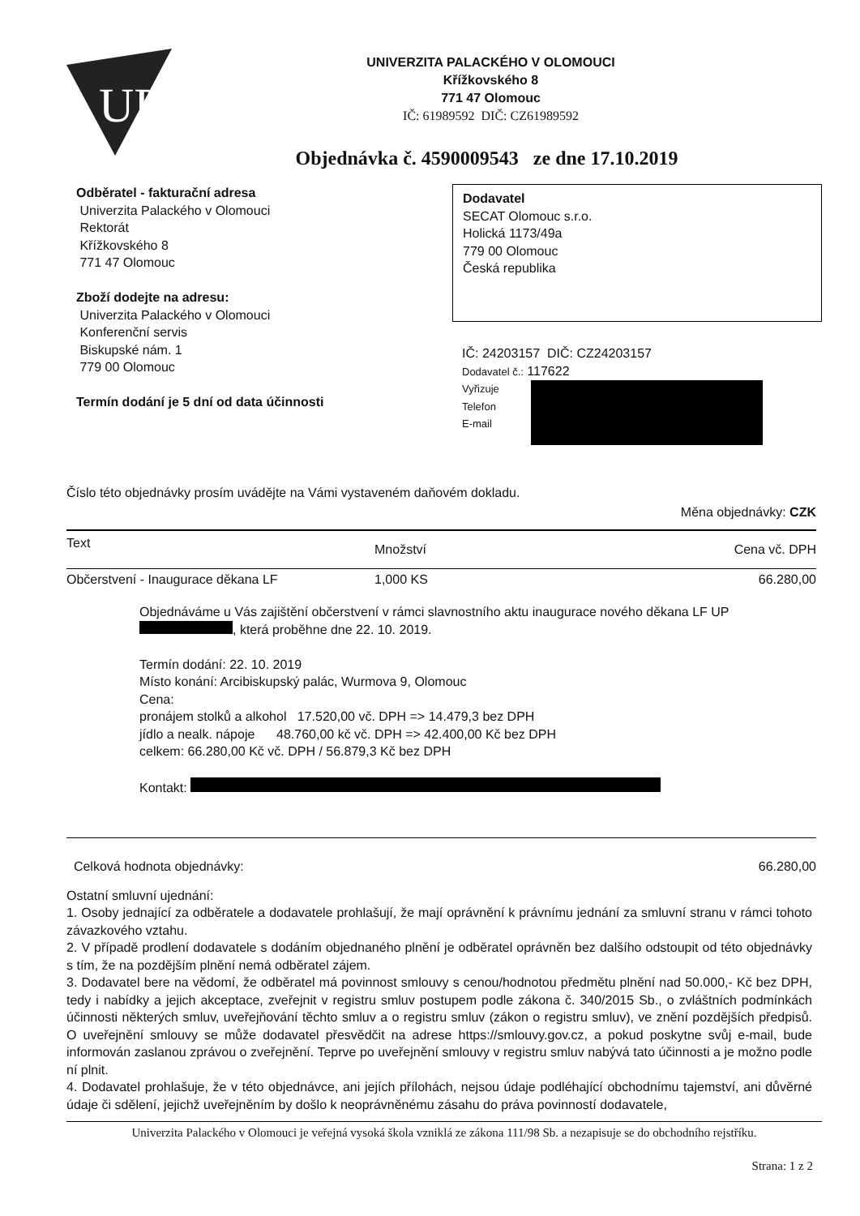UP
UNIVERZITA PALACKÉHO V OLOMOUCI
Křížkovského 8
771 47 Olomouc
IČ: 61989592 DIČ: CZ61989592
Objednávka č. 4590009543 ze dne 17.10.2019
Odběratel - fakturační adresa
Univerzita Palackého v Olomouci
Rektorát
Křížkovského 8
771 47 Olomouc
Zboží dodejte na adresu:
Univerzita Palackého v Olomouci
Konferenční servis
Biskupské nám. 1
779 00 Olomouc
Termín dodání je 5 dní od data účinnosti
Dodavatel
SECAT Olomouc s.r.o.
Holická 1173/49a
779 00 Olomouc
Česká republika
IČ: 24203157 DIČ: CZ24203157
Dodavatel č.: 117622
Vyřizuje
Telefon
E-mail
Číslo této objednávky prosím uvádějte na Vámi vystaveném daňovém dokladu.
Měna objednávky: CZK
| Text | Množství | Cena vč. DPH |
| --- | --- | --- |
| Občerstvení - Inaugurace děkana LF | 1,000 KS | 66.280,00 |
Objednáváme u Vás zajištění občerstvení v rámci slavnostního aktu inaugurace nového děkana LF UP
, která proběhne dne 22. 10. 2019.
Termín dodání: 22. 10. 2019
Místo konání: Arcibiskupský palác, Wurmova 9, Olomouc
Cena:
pronájem stolků a alkohol 17.520,00 vč. DPH => 14.479,3 bez DPH
jídlo a nealk. nápoje 48.760,00 kč vč. DPH => 42.400,00 Kč bez DPH
celkem: 66.280,00 Kč vč. DPH / 56.879,3 Kč bez DPH
Kontakt:
Celková hodnota objednávky: 66.280,00
Ostatní smluvní ujednání:
1. Osoby jednající za odběratele a dodavatele prohlašují, že mají oprávnění k právnímu jednání za smluvní stranu v rámci tohoto závazkového vztahu.
2. V případě prodlení dodavatele s dodáním objednaného plnění je odběratel oprávněn bez dalšího odstoupit od této objednávky s tím, že na pozdějším plnění nemá odběratel zájem.
3. Dodavatel bere na vědomí, že odběratel má povinnost smlouvy s cenou/hodnotou předmětu plnění nad 50.000,- Kč bez DPH, tedy i nabídky a jejich akceptace, zveřejnit v registru smluv postupem podle zákona č. 340/2015 Sb., o zvláštních podmínkách účinnosti některých smluv, uveřejňování těchto smluv a o registru smluv (zákon o registru smluv), ve znění pozdějších předpisů. O uveřejnění smlouvy se může dodavatel přesvědčit na adrese https://smlouvy.gov.cz, a pokud poskytne svůj e-mail, bude informován zaslanou zprávou o zveřejnění. Teprve po uveřejnění smlouvy v registru smluv nabývá tato účinnosti a je možno podle ní plnit.
4. Dodavatel prohlašuje, že v této objednávce, ani jejích přílohách, nejsou údaje podléhající obchodnímu tajemství, ani důvěrné údaje či sdělení, jejichž uveřejněním by došlo k neoprávněnému zásahu do práva povinností dodavatele,
Univerzita Palackého v Olomouci je veřejná vysoká škola vzniklá ze zákona 111/98 Sb. a nezapisuje se do obchodního rejstříku.
Strana: 1 z 2